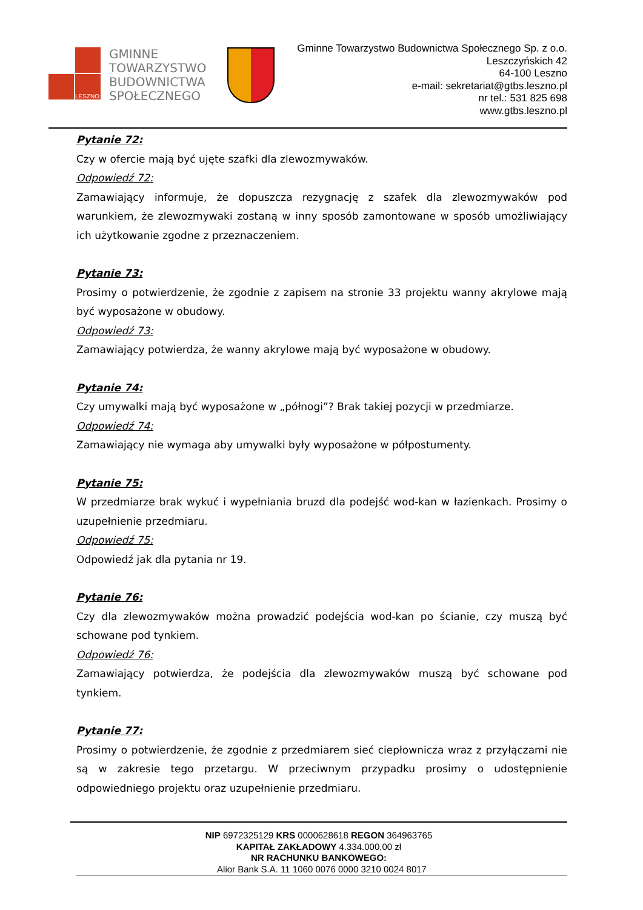LESZNO
GMINNE
TOWARZYSTWO
BUDOWNICTWA
SPOŁECZNEGO
Gminne Towarzystwo Budownictwa Społecznego Sp. z o.o.
Leszczyńskich 42
64-100 Leszno
e-mail: sekretariat@gtbs.leszno.pl
nr tel.: 531 825 698
www.gtbs.leszno.pl
Pytanie 72:
Czy w ofercie mają być ujęte szafki dla zlewozmywaków.
Odpowiedź 72:
Zamawiający informuje, że dopuszcza rezygnację z szafek dla zlewozmywaków pod warunkiem, że zlewozmywaki zostaną w inny sposób zamontowane w sposób umożliwiający ich użytkowanie zgodne z przeznaczeniem.
Pytanie 73:
Prosimy o potwierdzenie, że zgodnie z zapisem na stronie 33 projektu wanny akrylowe mają być wyposażone w obudowy.
Odpowiedź 73:
Zamawiający potwierdza, że wanny akrylowe mają być wyposażone w obudowy.
Pytanie 74:
Czy umywalki mają być wyposażone w „półnogi”? Brak takiej pozycji w przedmiarze.
Odpowiedź 74:
Zamawiający nie wymaga aby umywalki były wyposażone w półpostumenty.
Pytanie 75:
W przedmiarze brak wykuć i wypełniania bruzd dla podejść wod-kan w łazienkach. Prosimy o uzupełnienie przedmiaru.
Odpowiedź 75:
Odpowiedź jak dla pytania nr 19.
Pytanie 76:
Czy dla zlewozmywaków można prowadzić podejścia wod-kan po ścianie, czy muszą być schowane pod tynkiem.
Odpowiedź 76:
Zamawiający potwierdza, że podejścia dla zlewozmywaków muszą być schowane pod tynkiem.
Pytanie 77:
Prosimy o potwierdzenie, że zgodnie z przedmiarem sieć ciepłownicza wraz z przyłączami nie są w zakresie tego przetargu. W przeciwnym przypadku prosimy o udostępnienie odpowiedniego projektu oraz uzupełnienie przedmiaru.
NIP 6972325129 KRS 0000628618 REGON 364963765
KAPITAŁ ZAKŁADOWY 4.334.000,00 zł
NR RACHUNKU BANKOWEGO:
Alior Bank S.A. 11 1060 0076 0000 3210 0024 8017